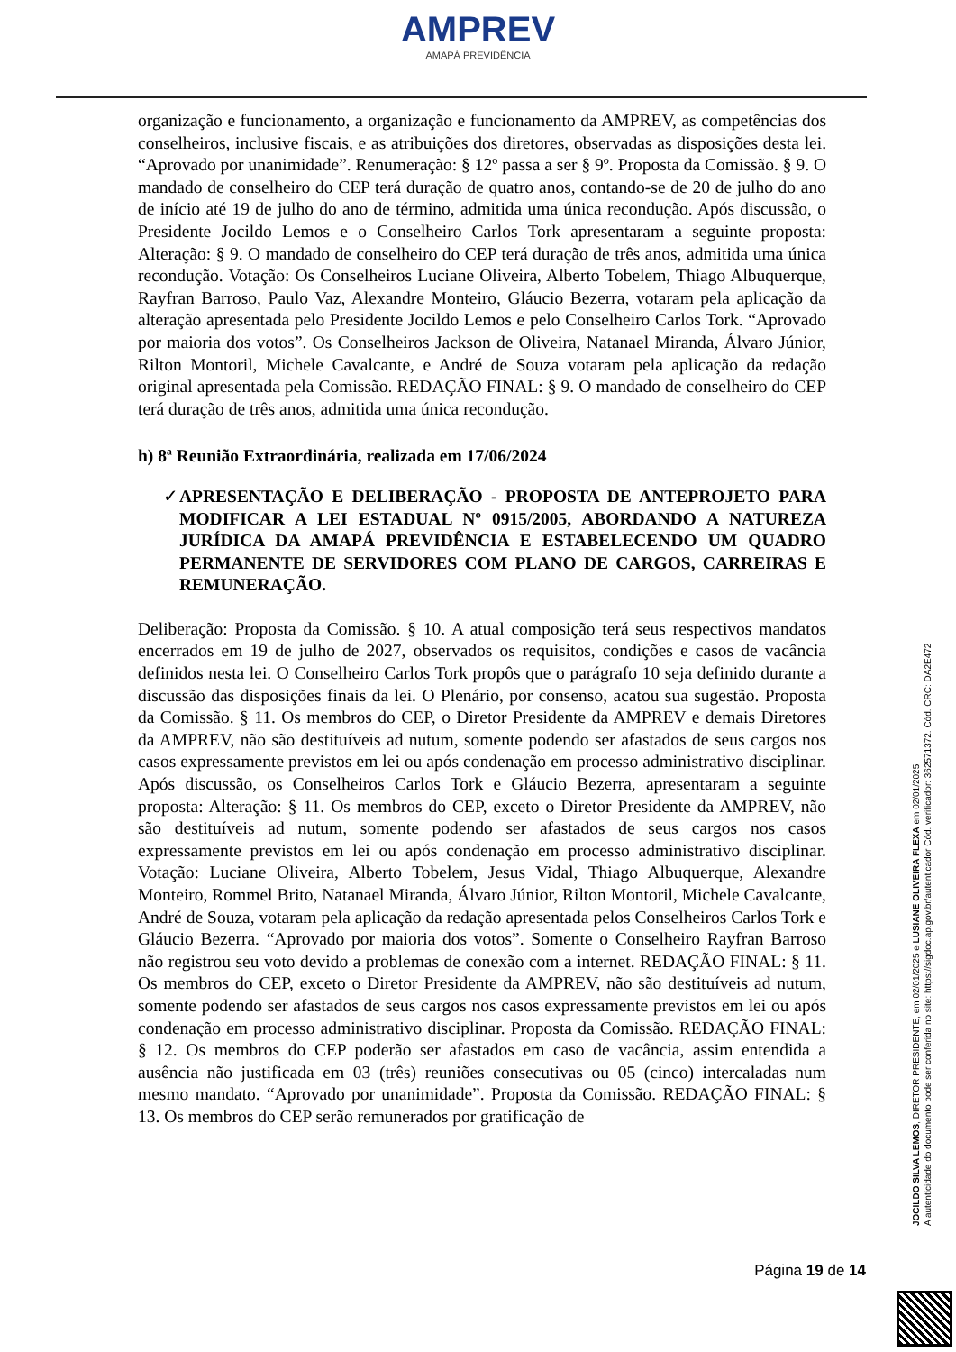AMPREV
AMAPÁ PREVIDÊNCIA
organização e funcionamento, a organização e funcionamento da AMPREV, as competências dos conselheiros, inclusive fiscais, e as atribuições dos diretores, observadas as disposições desta lei. “Aprovado por unanimidade”. Renumeração: § 12º passa a ser § 9º. Proposta da Comissão. § 9. O mandado de conselheiro do CEP terá duração de quatro anos, contando-se de 20 de julho do ano de início até 19 de julho do ano de término, admitida uma única recondução. Após discussão, o Presidente Jocildo Lemos e o Conselheiro Carlos Tork apresentaram a seguinte proposta: Alteração: § 9. O mandado de conselheiro do CEP terá duração de três anos, admitida uma única recondução. Votação: Os Conselheiros Luciane Oliveira, Alberto Tobelem, Thiago Albuquerque, Rayfran Barroso, Paulo Vaz, Alexandre Monteiro, Gláucio Bezerra, votaram pela aplicação da alteração apresentada pelo Presidente Jocildo Lemos e pelo Conselheiro Carlos Tork. “Aprovado por maioria dos votos”. Os Conselheiros Jackson de Oliveira, Natanael Miranda, Álvaro Júnior, Rilton Montoril, Michele Cavalcante, e André de Souza votaram pela aplicação da redação original apresentada pela Comissão. REDAÇÃO FINAL: § 9. O mandado de conselheiro do CEP terá duração de três anos, admitida uma única recondução.
h) 8ª Reunião Extraordinária, realizada em 17/06/2024
✓ APRESENTAÇÃO E DELIBERAÇÃO - PROPOSTA DE ANTEPROJETO PARA MODIFICAR A LEI ESTADUAL Nº 0915/2005, ABORDANDO A NATUREZA JURÍDICA DA AMAPÁ PREVIDÊNCIA E ESTABELECENDO UM QUADRO PERMANENTE DE SERVIDORES COM PLANO DE CARGOS, CARREIRAS E REMUNERAÇÃO.
Deliberação: Proposta da Comissão. § 10. A atual composição terá seus respectivos mandatos encerrados em 19 de julho de 2027, observados os requisitos, condições e casos de vacância definidos nesta lei. O Conselheiro Carlos Tork propôs que o parágrafo 10 seja definido durante a discussão das disposições finais da lei. O Plenário, por consenso, acatou sua sugestão. Proposta da Comissão. § 11. Os membros do CEP, o Diretor Presidente da AMPREV e demais Diretores da AMPREV, não são destituíveis ad nutum, somente podendo ser afastados de seus cargos nos casos expressamente previstos em lei ou após condenação em processo administrativo disciplinar. Após discussão, os Conselheiros Carlos Tork e Gláucio Bezerra, apresentaram a seguinte proposta: Alteração: § 11. Os membros do CEP, exceto o Diretor Presidente da AMPREV, não são destituíveis ad nutum, somente podendo ser afastados de seus cargos nos casos expressamente previstos em lei ou após condenação em processo administrativo disciplinar. Votação: Luciane Oliveira, Alberto Tobelem, Jesus Vidal, Thiago Albuquerque, Alexandre Monteiro, Rommel Brito, Natanael Miranda, Álvaro Júnior, Rilton Montoril, Michele Cavalcante, André de Souza, votaram pela aplicação da redação apresentada pelos Conselheiros Carlos Tork e Gláucio Bezerra. “Aprovado por maioria dos votos”. Somente o Conselheiro Rayfran Barroso não registrou seu voto devido a problemas de conexão com a internet. REDAÇÃO FINAL: § 11. Os membros do CEP, exceto o Diretor Presidente da AMPREV, não são destituíveis ad nutum, somente podendo ser afastados de seus cargos nos casos expressamente previstos em lei ou após condenação em processo administrativo disciplinar. Proposta da Comissão. REDAÇÃO FINAL: § 12. Os membros do CEP poderão ser afastados em caso de vacância, assim entendida a ausência não justificada em 03 (três) reuniões consecutivas ou 05 (cinco) intercaladas num mesmo mandato. “Aprovado por unanimidade”. Proposta da Comissão. REDAÇÃO FINAL: § 13. Os membros do CEP serão remunerados por gratificação de
JOCILDO SILVA LEMOS, DIRETOR PRESIDENTE, em 02/01/2025 e LUSIANE OLIVEIRA FLEXA em 02/01/2025
A autenticidade do documento pode ser conferida no site: https://sigdoc.ap.gov.br/autenticador Cód. verificador: 362571372. Cód. CRC: DA2E472
Página 19 de 14